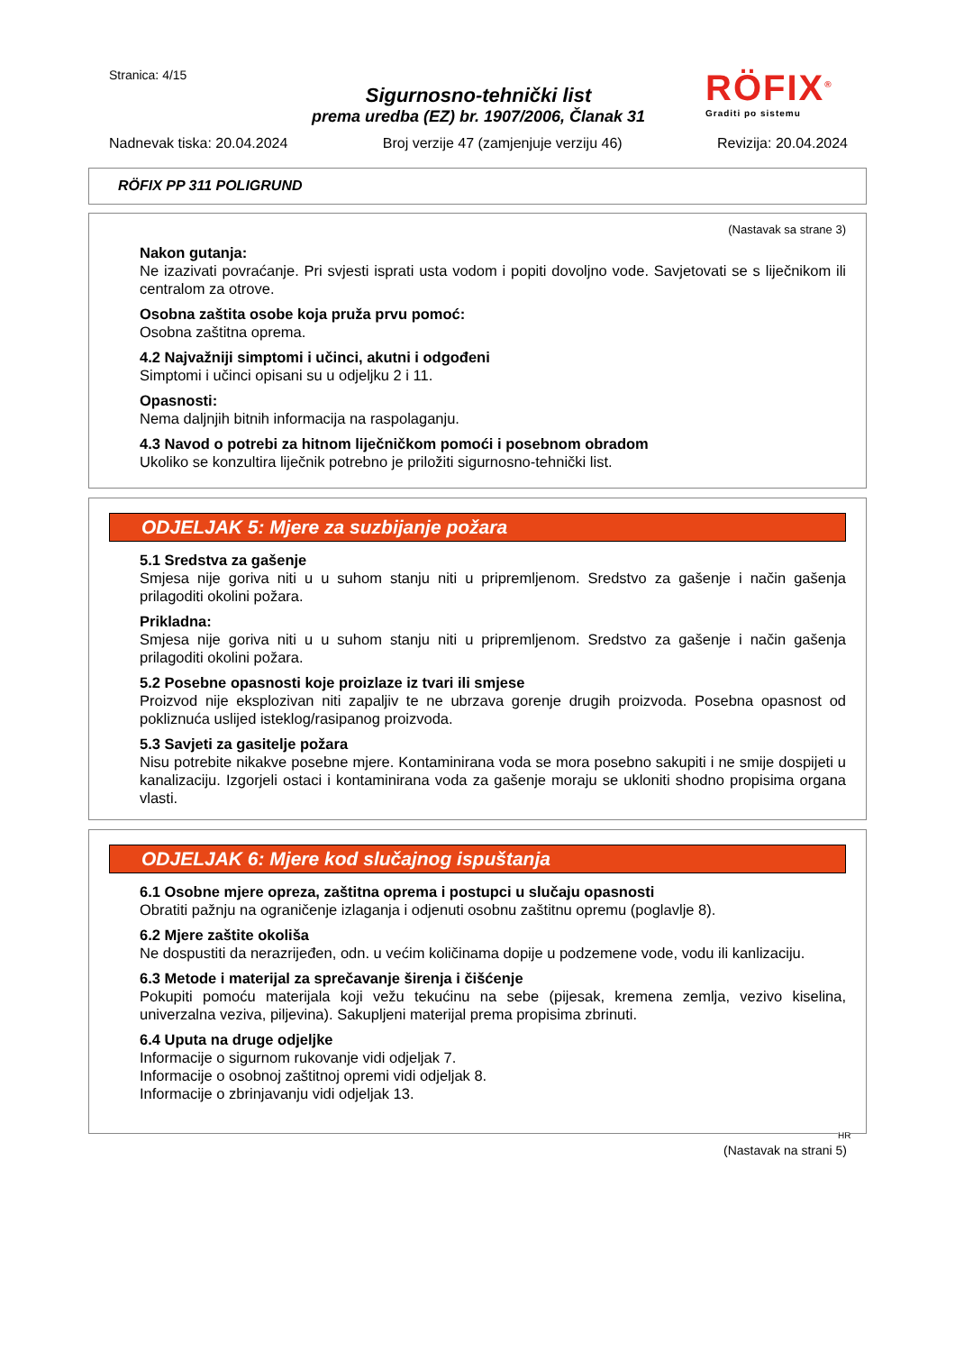Stranica: 4/15
Sigurnosno-tehnički list
prema uredba (EZ) br. 1907/2006, Članak 31
RÖFIX<sup>®</sup>
Graditi po sistemu
Nadnevak tiska: 20.04.2024 Broj verzije 47 (zamjenjuje verziju 46) Revizija: 20.04.2024
RÖFIX PP 311 POLIGRUND
(Nastavak sa strane 3)
Nakon gutanja:
Ne izazivati povraćanje. Pri svjesti isprati usta vodom i popiti dovoljno vode. Savjetovati se s liječnikom ili centralom za otrove.
Osobna zaštita osobe koja pruža prvu pomoć:
Osobna zaštitna oprema.
4.2 Najvažniji simptomi i učinci, akutni i odgođeni
Simptomi i učinci opisani su u odjeljku 2 i 11.
Opasnosti:
Nema daljnjih bitnih informacija na raspolaganju.
4.3 Navod o potrebi za hitnom liječničkom pomoći i posebnom obradom
Ukoliko se konzultira liječnik potrebno je priložiti sigurnosno-tehnički list.
ODJELJAK 5: Mjere za suzbijanje požara
5.1 Sredstva za gašenje
Smjesa nije goriva niti u u suhom stanju niti u pripremljenom. Sredstvo za gašenje i način gašenja prilagoditi okolini požara.
Prikladna:
Smjesa nije goriva niti u u suhom stanju niti u pripremljenom. Sredstvo za gašenje i način gašenja prilagoditi okolini požara.
5.2 Posebne opasnosti koje proizlaze iz tvari ili smjese
Proizvod nije eksplozivan niti zapaljiv te ne ubrzava gorenje drugih proizvoda. Posebna opasnost od pokliznuća uslijed isteklog/rasipanog proizvoda.
5.3 Savjeti za gasitelje požara
Nisu potrebite nikakve posebne mjere. Kontaminirana voda se mora posebno sakupiti i ne smije dospijeti u kanalizaciju. Izgorjeli ostaci i kontaminirana voda za gašenje moraju se ukloniti shodno propisima organa vlasti.
ODJELJAK 6: Mjere kod slučajnog ispuštanja
6.1 Osobne mjere opreza, zaštitna oprema i postupci u slučaju opasnosti
Obratiti pažnju na ograničenje izlaganja i odjenuti osobnu zaštitnu opremu (poglavlje 8).
6.2 Mjere zaštite okoliša
Ne dospustiti da nerazrijeđen, odn. u većim količinama dopije u podzemene vode, vodu ili kanlizaciju.
6.3 Metode i materijal za sprečavanje širenja i čišćenje
Pokupiti pomoću materijala koji vežu tekućinu na sebe (pijesak, kremena zemlja, vezivo kiselina, univerzalna veziva, piljevina). Sakupljeni materijal prema propisima zbrinuti.
6.4 Uputa na druge odjeljke
Informacije o sigurnom rukovanje vidi odjeljak 7.
Informacije o osobnoj zaštitnoj opremi vidi odjeljak 8.
Informacije o zbrinjavanju vidi odjeljak 13.
HR
(Nastavak na strani 5)